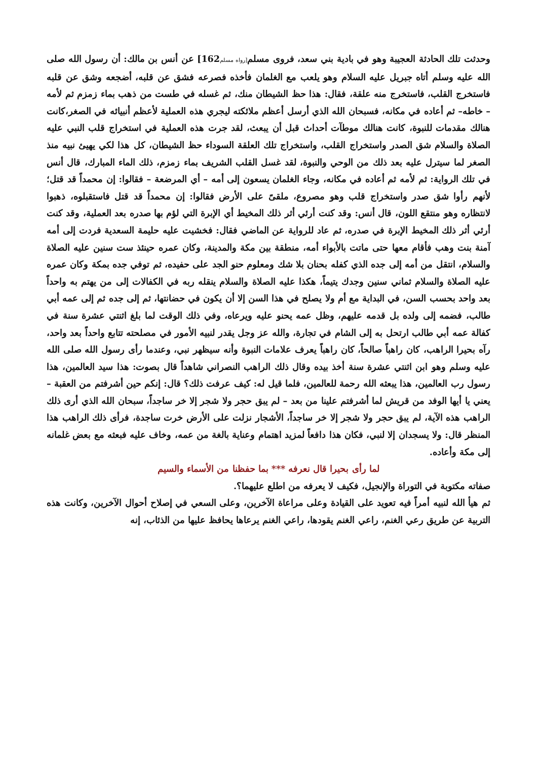وحدثت تلك الحادثة العجيبة وهو في بادية بني سعد، فروى مسلم[رواه مسلم162] عن أنس بن مالك: أن رسول الله صلى الله عليه وسلم أتاه جبريل عليه السلام وهو يلعب مع الغلمان فأخذه فصرعه فشق عن قلبه، أضجعه وشق عن قلبه فاستخرج القلب، فاستخرج منه علقة، فقال: هذا حظ الشيطان منك، ثم غسله في طست من ذهب بماء زمزم ثم لأمه – خاطه– ثم أعاده في مكانه، فسبحان الله الذي أرسل أعظم ملائكته ليجري هذه العملية لأعظم أنبيائه في الصغر،كانت هنالك مقدمات للنبوة، كانت هنالك موطآت أحداث قبل أن يبعث، لقد جرت هذه العملية في استخراج قلب النبي عليه الصلاة والسلام شق الصدر واستخراج القلب، واستخراج تلك العلقة السوداء حظ الشيطان، كل هذا لكي يهيئ نبيه منذ الصغر لما سيترل عليه بعد ذلك من الوحي والنبوة، لقد غسل القلب الشريف بماء زمزم، ذلك الماء المبارك، قال أنس في تلك الرواية: ثم لأمه ثم أعاده في مكانه، وجاء الغلمان يسعون إلى أمه – أي المرضعة – فقالوا: إن محمداً قد قتل؛ لأنهم رأوا شق صدر واستخراج قلب وهو مصروع، ملقىً على الأرض فقالوا: إن محمداً قد قتل فاستقبلوه، ذهبوا لانتظاره وهو منتقع اللون، قال أنس: وقد كنت أرئي أثر ذلك المخيط أي الإبرة التي لؤم بها صدره بعد العملية، وقد كنت أرئي أثر ذلك المخيط الإبرة في صدره، ثم عاد للرواية عن الماضي فقال: فخشيت عليه حليمة السعدية فردت إلى أمه آمنة بنت وهب فأقام معها حتى ماتت بالأبواء أمه، منطقة بين مكة والمدينة، وكان عمره حينئذ ست سنين عليه الصلاة والسلام، انتقل من أمه إلى جده الذي كفله بحنان بلا شك ومعلوم حنو الجد على حفيده، ثم توفي جده بمكة وكان عمره عليه الصلاة والسلام ثماني سنين وجدك يتيماً، هكذا عليه الصلاة والسلام ينقله ربه في الكفالات إلى من يهتم به واحداً بعد واحد بحسب السن، في البداية مع أم ولا يصلح في هذا السن إلا أن يكون في حضانتها، ثم إلى جده ثم إلى عمه أبي طالب، فضمه إلى ولده بل قدمه عليهم، وظل عمه يحنو عليه ويرعاه، وفي ذلك الوقت لما بلغ اثنتي عشرة سنة في كفالة عمه أبي طالب ارتحل به إلى الشام في تجارة، والله عز وجل يقدر لنبيه الأمور في مصلحته تتابع واحداً بعد واحد، رآه بحيرا الراهب، كان راهباً صالحاً، كان راهباً يعرف علامات النبوة وأنه سيظهر نبي، وعندما رأى رسول الله صلى الله عليه وسلم وهو ابن اثنتي عشرة سنة أخذ بيده وقال ذلك الراهب النصراني شاهداً قال بصوت: هذا سيد العالمين، هذا رسول رب العالمين، هذا يبعثه الله رحمة للعالمين، فلما قيل له: كيف عرفت ذلك؟ قال: إنكم حين أشرفتم من العقبة – يعني يا أيها الوفد من قريش لما أشرفتم علينا من بعد – لم يبق حجر ولا شجر إلا خر ساجداً، سبحان الله الذي أرى ذلك الراهب هذه الآية، لم يبق حجر ولا شجر إلا خر ساجداً، الأشجار نزلت على الأرض خرت ساجدة، فرأى ذلك الراهب هذا المنظر قال: ولا يسجدان إلا لنبي، فكان هذا دافعاً لمزيد اهتمام وعناية بالغة من عمه، وخاف عليه فبعثه مع بعض غلمانه إلى مكة وأعاده.
لما رأى بحيرا قال نعرفه *** بما حفظنا من الأسماء والسيم
صفاته مكتوبة في التوراة والإنجيل، فكيف لا يعرفه من اطلع عليهما؟.
ثم هيأ الله لنبيه أمراً فيه تعويد على القيادة وعلى مراعاة الآخرين، وعلى السعي في إصلاح أحوال الآخرين، وكانت هذه التربية عن طريق رعي الغنم، راعي الغنم يقودها، راعي الغنم يرعاها يحافظ عليها من الذئاب، إنه